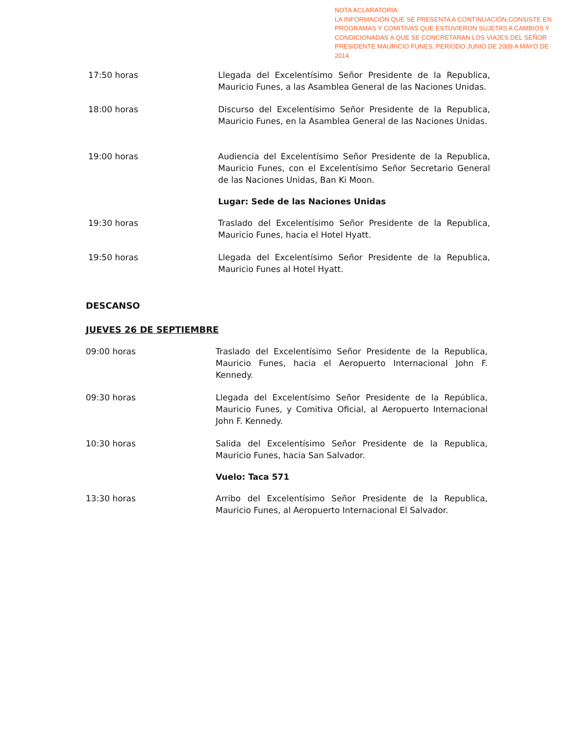NOTA ACLARATORIA:
LA INFORMACIÓN QUE SE PRESENTA A CONTINUACIÓN,CONSISTE EN PROGRAMAS Y COMITIVAS QUE ESTUVIERON SUJETAS A CAMBIOS Y CONDICIONADAS A QUE SE CONCRETARAN LOS VIAJES DEL SEÑOR PRESIDENTE MAURICIO FUNES, PERÍODO JUNIO DE 2009 A MAYO DE 2014.
17:50 horas Llegada del Excelentísimo Señor Presidente de la Republica, Mauricio Funes, a las Asamblea General de las Naciones Unidas.
18:00 horas Discurso del Excelentísimo Señor Presidente de la Republica, Mauricio Funes, en la Asamblea General de las Naciones Unidas.
19:00 horas Audiencia del Excelentísimo Señor Presidente de la Republica, Mauricio Funes, con el Excelentísimo Señor Secretario General de las Naciones Unidas, Ban Ki Moon.
Lugar: Sede de las Naciones Unidas
19:30 horas Traslado del Excelentísimo Señor Presidente de la Republica, Mauricio Funes, hacia el Hotel Hyatt.
19:50 horas Llegada del Excelentísimo Señor Presidente de la Republica, Mauricio Funes al Hotel Hyatt.
DESCANSO
JUEVES 26 DE SEPTIEMBRE
09:00 horas Traslado del Excelentísimo Señor Presidente de la Republica, Mauricio Funes, hacia el Aeropuerto Internacional John F. Kennedy.
09:30 horas Llegada del Excelentísimo Señor Presidente de la República, Mauricio Funes, y Comitiva Oficial, al Aeropuerto Internacional John F. Kennedy.
10:30 horas Salida del Excelentísimo Señor Presidente de la Republica, Mauricio Funes, hacia San Salvador.
Vuelo: Taca 571
13:30 horas Arribo del Excelentísimo Señor Presidente de la Republica, Mauricio Funes, al Aeropuerto Internacional El Salvador.